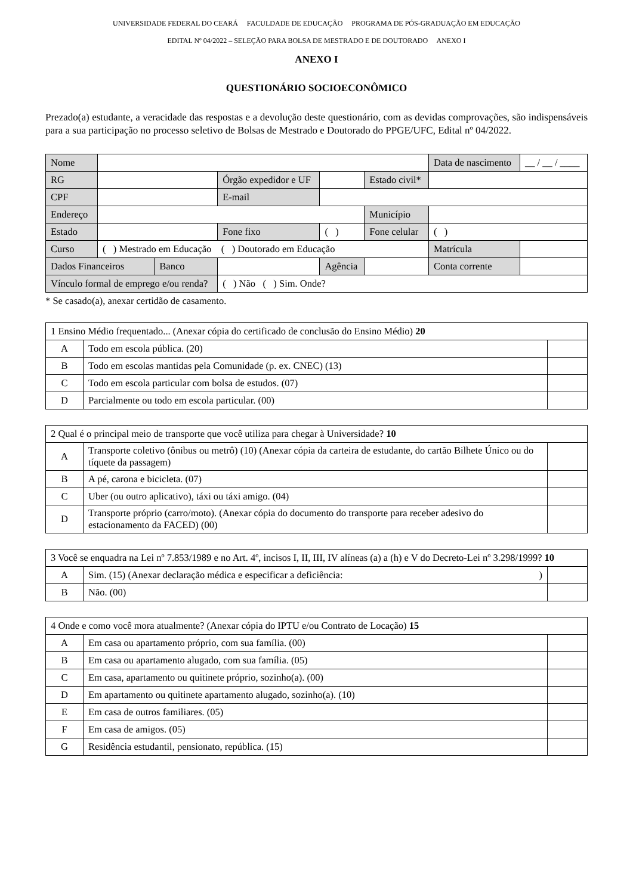UNIVERSIDADE FEDERAL DO CEARÁ FACULDADE DE EDUCAÇÃO PROGRAMA DE PÓS-GRADUAÇÃO EM EDUCAÇÃO
EDITAL Nº 04/2022 – SELEÇÃO PARA BOLSA DE MESTRADO E DE DOUTORADO ANEXO I
ANEXO I
QUESTIONÁRIO SOCIOECONÔMICO
Prezado(a) estudante, a veracidade das respostas e a devolução deste questionário, com as devidas comprovações, são indispensáveis para a sua participação no processo seletivo de Bolsas de Mestrado e Doutorado do PPGE/UFC, Edital nº 04/2022.
| Nome | | | | | | Data de nascimento | __ / __ / ____ |
| RG | | | Órgão expedidor e UF | | Estado civil* | | |
| CPF | | | E-mail | | | | |
| Endereço | | | | | Município | | |
| Estado | | | Fone fixo | ( ) | Fone celular | ( ) | |
| Curso | ( ) Mestrado em Educação ( ) Doutorado em Educação | | | | | Matrícula | |
| Dados Financeiros | | Banco | | Agência | | Conta corrente | |
| Vínculo formal de emprego e/ou renda? | | | ( ) Não ( ) Sim. Onde? | | | | |
* Se casado(a), anexar certidão de casamento.
| 1 Ensino Médio frequentado... (Anexar cópia do certificado de conclusão do Ensino Médio) 20 | | |
| A | Todo em escola pública. (20) | |
| B | Todo em escolas mantidas pela Comunidade (p. ex. CNEC) (13) | |
| C | Todo em escola particular com bolsa de estudos. (07) | |
| D | Parcialmente ou todo em escola particular. (00) | |
| 2 Qual é o principal meio de transporte que você utiliza para chegar à Universidade? 10 | | |
| A | Transporte coletivo (ônibus ou metrô) (10) (Anexar cópia da carteira de estudante, do cartão Bilhete Único ou do tíquete da passagem) | |
| B | A pé, carona e bicicleta. (07) | |
| C | Uber (ou outro aplicativo), táxi ou táxi amigo. (04) | |
| D | Transporte próprio (carro/moto). (Anexar cópia do documento do transporte para receber adesivo do estacionamento da FACED) (00) | |
| 3 Você se enquadra na Lei nº 7.853/1989 e no Art. 4º, incisos I, II, III, IV alíneas (a) a (h) e V do Decreto-Lei nº 3.298/1999? 10 | | |
| A | Sim. (15) (Anexar declaração médica e especificar a deficiência: ) | |
| B | Não. (00) | |
| 4 Onde e como você mora atualmente? (Anexar cópia do IPTU e/ou Contrato de Locação) 15 | | |
| A | Em casa ou apartamento próprio, com sua família. (00) | |
| B | Em casa ou apartamento alugado, com sua família. (05) | |
| C | Em casa, apartamento ou quitinete próprio, sozinho(a). (00) | |
| D | Em apartamento ou quitinete apartamento alugado, sozinho(a). (10) | |
| E | Em casa de outros familiares. (05) | |
| F | Em casa de amigos. (05) | |
| G | Residência estudantil, pensionato, república. (15) | |